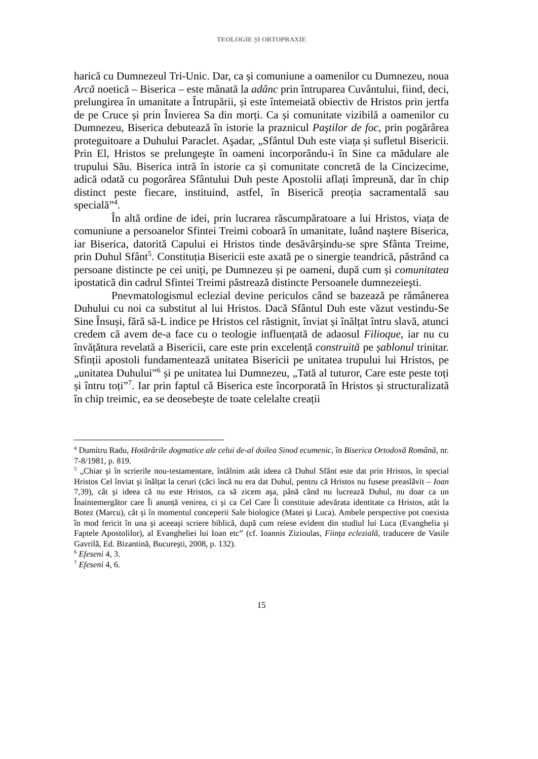TEOLOGIE ȘI ORTOPRAXIE
harică cu Dumnezeul Tri-Unic. Dar, ca și comuniune a oamenilor cu Dumnezeu, noua Arcă noetică – Biserica – este mânată la adânc prin întruparea Cuvântului, fiind, deci, prelungirea în umanitate a Întrupării, și este întemeiată obiectiv de Hristos prin jertfa de pe Cruce și prin Învierea Sa din morți. Ca și comunitate vizibilă a oamenilor cu Dumnezeu, Biserica debutează în istorie la praznicul Paştilor de foc, prin pogărârea proteguitoare a Duhului Paraclet. Aşadar, „Sfântul Duh este viața și sufletul Bisericii. Prin El, Hristos se prelungeşte în oameni incorporându-i în Sine ca mădulare ale trupului Său. Biserica intră în istorie ca și comunitate concretă de la Cincizecime, adică odată cu pogorârea Sfântului Duh peste Apostolii aflați împreună, dar în chip distinct peste fiecare, instituind, astfel, în Biserică preoția sacramentală sau specială”<sup>4</sup>.
În altă ordine de idei, prin lucrarea răscumpăratoare a lui Hristos, viața de comuniune a persoanelor Sfintei Treimi coboară în umanitate, luând naştere Biserica, iar Biserica, datorită Capului ei Hristos tinde desăvârșindu-se spre Sfânta Treime, prin Duhul Sfânt<sup>5</sup>. Constituția Bisericii este axată pe o sinergie teandrică, păstrând ca persoane distincte pe cei uniți, pe Dumnezeu și pe oameni, după cum și comunitatea ipostatică din cadrul Sfintei Treimi păstrează distincte Persoanele dumnezeieşti.
Pnevmatologismul eclezial devine periculos când se bazează pe rămânerea Duhului cu noi ca substitut al lui Hristos. Dacă Sfântul Duh este văzut vestindu-Se Sine Însuși, fără să-L indice pe Hristos cel răstignit, înviat și înălțat întru slavă, atunci credem că avem de-a face cu o teologie influențată de adaosul Filioque, iar nu cu învățătura revelată a Bisericii, care este prin excelență construită pe șablonul trinitar. Sfinții apostoli fundamentează unitatea Bisericii pe unitatea trupului lui Hristos, pe „unitatea Duhului”<sup>6</sup> și pe unitatea lui Dumnezeu, „Tată al tuturor, Care este peste toți și întru toți”<sup>7</sup>. Iar prin faptul că Biserica este încorporată în Hristos și structuralizată în chip treimic, ea se deosebește de toate celelalte creații
<sup>4</sup> Dumitru Radu, Hotărârile dogmatice ale celui de-al doilea Sinod ecumenic, în Biserica Ortodoxă Română, nr. 7-8/1981, p. 819.
<sup>5</sup> „Chiar şi în scrierile nou-testamentare, întâlnim atât ideea că Duhul Sfânt este dat prin Hristos, în special Hristos Cel înviat şi înălțat la ceruri (căci încă nu era dat Duhul, pentru că Hristos nu fusese preaslăvit – Ioan 7,39), cât şi ideea că nu este Hristos, ca să zicem aşa, până când nu lucrează Duhul, nu doar ca un Înaintemergător care Îi anunță venirea, ci şi ca Cel Care Îi constituie adevărata identitate ca Hristos, atât la Botez (Marcu), cât şi în momentul conceperii Sale biologice (Matei şi Luca). Ambele perspective pot coexista în mod fericit în una şi aceeaşi scriere biblică, după cum reiese evident din studiul lui Luca (Evanghelia şi Faptele Apostolilor), al Evangheliei lui Ioan etc” (cf. Ioannis Zizioulas, Ființa eclezială, traducere de Vasile Gavrilă, Ed. Bizantină, Bucureşti, 2008, p. 132).
<sup>6</sup> Efeseni 4, 3.
<sup>7</sup> Efeseni 4, 6.
15